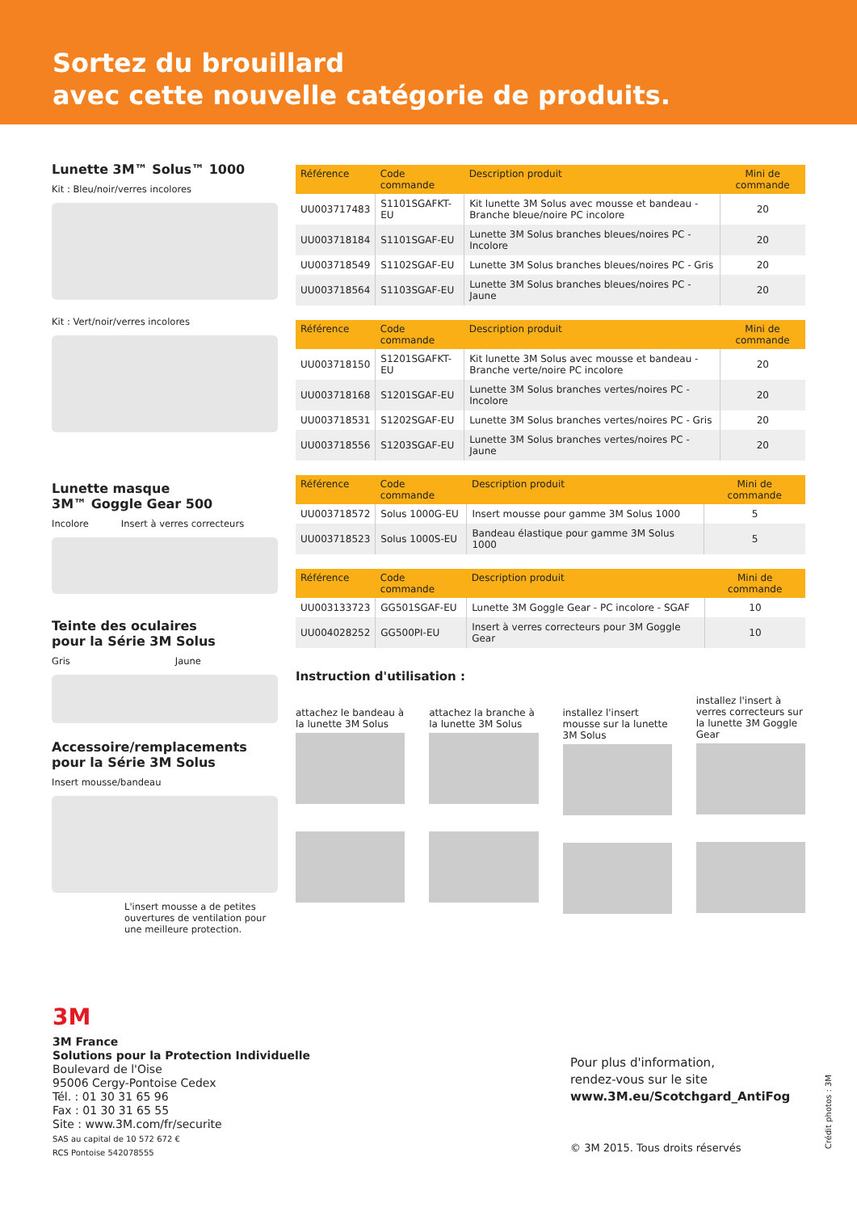Sortez du brouillard
avec cette nouvelle catégorie de produits.
Lunette 3M™ Solus™ 1000
Kit : Bleu/noir/verres incolores
Kit : Vert/noir/verres incolores
Lunette masque
3M™ Goggle Gear 500
Incolore Insert à verres correcteurs
Teinte des oculaires
pour la Série 3M Solus
Gris Jaune
Accessoire/remplacements
pour la Série 3M Solus
Insert mousse/bandeau
L'insert mousse a de petites ouvertures de ventilation pour une meilleure protection.
| Référence | Code commande | Description produit | Mini de commande |
| --- | --- | --- | --- |
| UU003717483 | S1101SGAFKT-EU | Kit lunette 3M Solus avec mousse et bandeau - Branche bleue/noire PC incolore | 20 |
| UU003718184 | S1101SGAF-EU | Lunette 3M Solus branches bleues/noires PC - Incolore | 20 |
| UU003718549 | S1102SGAF-EU | Lunette 3M Solus branches bleues/noires PC - Gris | 20 |
| UU003718564 | S1103SGAF-EU | Lunette 3M Solus branches bleues/noires PC - Jaune | 20 |
| Référence | Code commande | Description produit | Mini de commande |
| --- | --- | --- | --- |
| UU003718150 | S1201SGAFKT-EU | Kit lunette 3M Solus avec mousse et bandeau - Branche verte/noire PC incolore | 20 |
| UU003718168 | S1201SGAF-EU | Lunette 3M Solus branches vertes/noires PC - Incolore | 20 |
| UU003718531 | S1202SGAF-EU | Lunette 3M Solus branches vertes/noires PC - Gris | 20 |
| UU003718556 | S1203SGAF-EU | Lunette 3M Solus branches vertes/noires PC - Jaune | 20 |
| Référence | Code commande | Description produit | Mini de commande |
| --- | --- | --- | --- |
| UU003718572 | Solus 1000G-EU | Insert mousse pour gamme 3M Solus 1000 | 5 |
| UU003718523 | Solus 1000S-EU | Bandeau élastique pour gamme 3M Solus 1000 | 5 |
| Référence | Code commande | Description produit | Mini de commande |
| --- | --- | --- | --- |
| UU003133723 | GG501SGAF-EU | Lunette 3M Goggle Gear - PC incolore - SGAF | 10 |
| UU004028252 | GG500PI-EU | Insert à verres correcteurs pour 3M Goggle Gear | 10 |
Instruction d'utilisation :
attachez le bandeau à la lunette 3M Solus
attachez la branche à la lunette 3M Solus
installez l'insert mousse sur la lunette 3M Solus
installez l'insert à verres correcteurs sur la lunette 3M Goggle Gear
3M
3M France
Solutions pour la Protection Individuelle
Boulevard de l'Oise
95006 Cergy-Pontoise Cedex
Tél. : 01 30 31 65 96
Fax : 01 30 31 65 55
Site : www.3M.com/fr/securite
SAS au capital de 10 572 672 €
RCS Pontoise 542078555
Pour plus d'information,
rendez-vous sur le site
www.3M.eu/Scotchgard_AntiFog
© 3M 2015. Tous droits réservés
Crédit photos : 3M